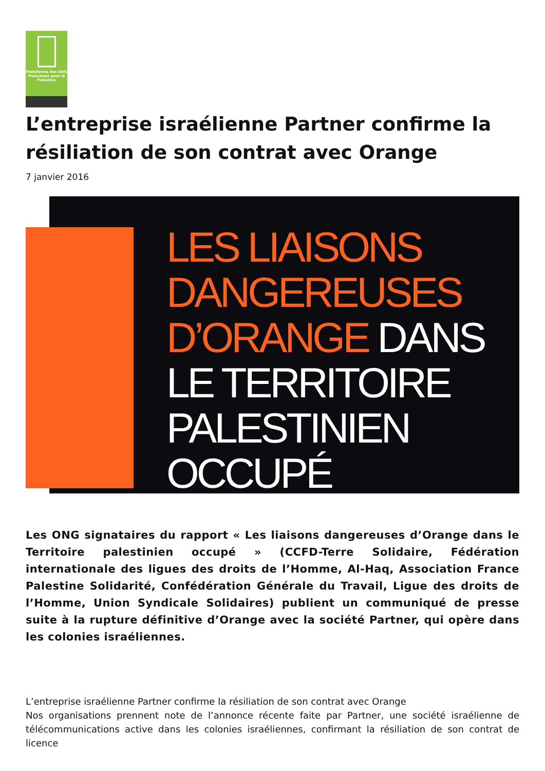Plateforme des ONG Françaises pour la Palestine
L’entreprise israélienne Partner confirme la résiliation de son contrat avec Orange
7 janvier 2016
LES LIAISONS
DANGEREUSES
D’ORANGE DANS
LE TERRITOIRE
PALESTINIEN
OCCUPÉ
Les ONG signataires du rapport « Les liaisons dangereuses d’Orange dans le Territoire palestinien occupé » (CCFD-Terre Solidaire, Fédération internationale des ligues des droits de l’Homme, Al-Haq, Association France Palestine Solidarité, Confédération Générale du Travail, Ligue des droits de l’Homme, Union Syndicale Solidaires) publient un communiqué de presse suite à la rupture définitive d’Orange avec la société Partner, qui opère dans les colonies israéliennes.
L’entreprise israélienne Partner confirme la résiliation de son contrat avec Orange
Nos organisations prennent note de l’annonce récente faite par Partner, une société israélienne de télécommunications active dans les colonies israéliennes, confirmant la résiliation de son contrat de licence